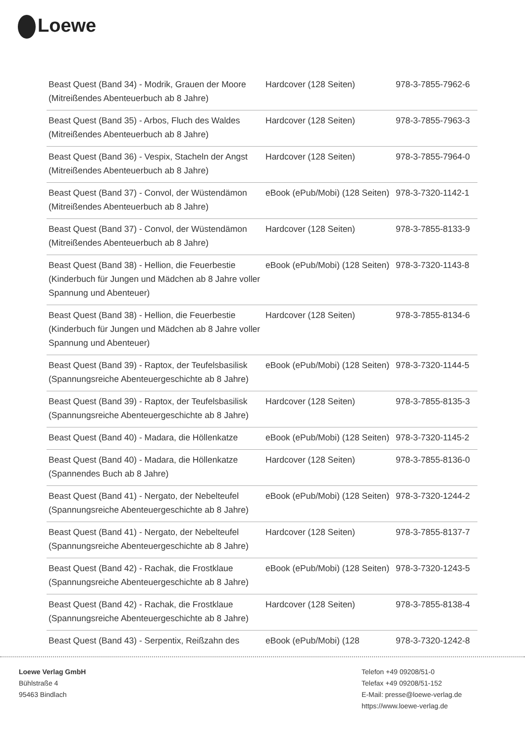Loewe
| Beast Quest (Band 34) - Modrik, Grauen der Moore (Mitreißendes Abenteuerbuch ab 8 Jahre) | Hardcover (128 Seiten) | 978-3-7855-7962-6 |
| Beast Quest (Band 35) - Arbos, Fluch des Waldes (Mitreißendes Abenteuerbuch ab 8 Jahre) | Hardcover (128 Seiten) | 978-3-7855-7963-3 |
| Beast Quest (Band 36) - Vespix, Stacheln der Angst (Mitreißendes Abenteuerbuch ab 8 Jahre) | Hardcover (128 Seiten) | 978-3-7855-7964-0 |
| Beast Quest (Band 37) - Convol, der Wüstendämon (Mitreißendes Abenteuerbuch ab 8 Jahre) | eBook (ePub/Mobi) (128 Seiten) | 978-3-7320-1142-1 |
| Beast Quest (Band 37) - Convol, der Wüstendämon (Mitreißendes Abenteuerbuch ab 8 Jahre) | Hardcover (128 Seiten) | 978-3-7855-8133-9 |
| Beast Quest (Band 38) - Hellion, die Feuerbestie (Kinderbuch für Jungen und Mädchen ab 8 Jahre voller Spannung und Abenteuer) | eBook (ePub/Mobi) (128 Seiten) | 978-3-7320-1143-8 |
| Beast Quest (Band 38) - Hellion, die Feuerbestie (Kinderbuch für Jungen und Mädchen ab 8 Jahre voller Spannung und Abenteuer) | Hardcover (128 Seiten) | 978-3-7855-8134-6 |
| Beast Quest (Band 39) - Raptox, der Teufelsbasilisk (Spannungsreiche Abenteuergeschichte ab 8 Jahre) | eBook (ePub/Mobi) (128 Seiten) | 978-3-7320-1144-5 |
| Beast Quest (Band 39) - Raptox, der Teufelsbasilisk (Spannungsreiche Abenteuergeschichte ab 8 Jahre) | Hardcover (128 Seiten) | 978-3-7855-8135-3 |
| Beast Quest (Band 40) - Madara, die Höllenkatze | eBook (ePub/Mobi) (128 Seiten) | 978-3-7320-1145-2 |
| Beast Quest (Band 40) - Madara, die Höllenkatze (Spannendes Buch ab 8 Jahre) | Hardcover (128 Seiten) | 978-3-7855-8136-0 |
| Beast Quest (Band 41) - Nergato, der Nebelteufel (Spannungsreiche Abenteuergeschichte ab 8 Jahre) | eBook (ePub/Mobi) (128 Seiten) | 978-3-7320-1244-2 |
| Beast Quest (Band 41) - Nergato, der Nebelteufel (Spannungsreiche Abenteuergeschichte ab 8 Jahre) | Hardcover (128 Seiten) | 978-3-7855-8137-7 |
| Beast Quest (Band 42) - Rachak, die Frostklaue (Spannungsreiche Abenteuergeschichte ab 8 Jahre) | eBook (ePub/Mobi) (128 Seiten) | 978-3-7320-1243-5 |
| Beast Quest (Band 42) - Rachak, die Frostklaue (Spannungsreiche Abenteuergeschichte ab 8 Jahre) | Hardcover (128 Seiten) | 978-3-7855-8138-4 |
| Beast Quest (Band 43) - Serpentix, Reißzahn des | eBook (ePub/Mobi) (128 | 978-3-7320-1242-8 |
Loewe Verlag GmbH
Bühlstraße 4
95463 Bindlach
Telefon +49 09208/51-0
Telefax +49 09208/51-152
E-Mail: presse@loewe-verlag.de
https://www.loewe-verlag.de